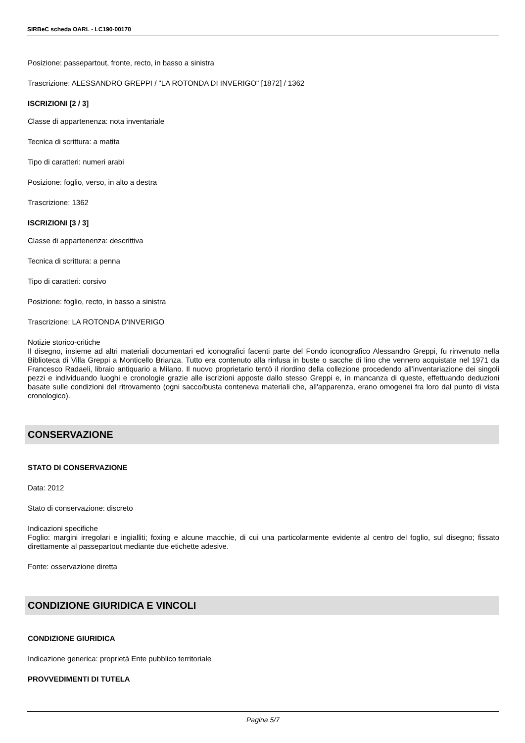SIRBeC scheda OARL - LC190-00170
Posizione: passepartout, fronte, recto, in basso a sinistra
Trascrizione: ALESSANDRO GREPPI / "LA ROTONDA DI INVERIGO" [1872] / 1362
ISCRIZIONI [2 / 3]
Classe di appartenenza: nota inventariale
Tecnica di scrittura: a matita
Tipo di caratteri: numeri arabi
Posizione: foglio, verso, in alto a destra
Trascrizione: 1362
ISCRIZIONI [3 / 3]
Classe di appartenenza: descrittiva
Tecnica di scrittura: a penna
Tipo di caratteri: corsivo
Posizione: foglio, recto, in basso a sinistra
Trascrizione: LA ROTONDA D'INVERIGO
Notizie storico-critiche
Il disegno, insieme ad altri materiali documentari ed iconografici facenti parte del Fondo iconografico Alessandro Greppi, fu rinvenuto nella Biblioteca di Villa Greppi a Monticello Brianza. Tutto era contenuto alla rinfusa in buste o sacche di lino che vennero acquistate nel 1971 da Francesco Radaeli, libraio antiquario a Milano. Il nuovo proprietario tentò il riordino della collezione procedendo all'inventariazione dei singoli pezzi e individuando luoghi e cronologie grazie alle iscrizioni apposte dallo stesso Greppi e, in mancanza di queste, effettuando deduzioni basate sulle condizioni del ritrovamento (ogni sacco/busta conteneva materiali che, all'apparenza, erano omogenei fra loro dal punto di vista cronologico).
CONSERVAZIONE
STATO DI CONSERVAZIONE
Data: 2012
Stato di conservazione: discreto
Indicazioni specifiche
Foglio: margini irregolari e ingialliti; foxing e alcune macchie, di cui una particolarmente evidente al centro del foglio, sul disegno; fissato direttamente al passepartout mediante due etichette adesive.
Fonte: osservazione diretta
CONDIZIONE GIURIDICA E VINCOLI
CONDIZIONE GIURIDICA
Indicazione generica: proprietà Ente pubblico territoriale
PROVVEDIMENTI DI TUTELA
Pagina 5/7